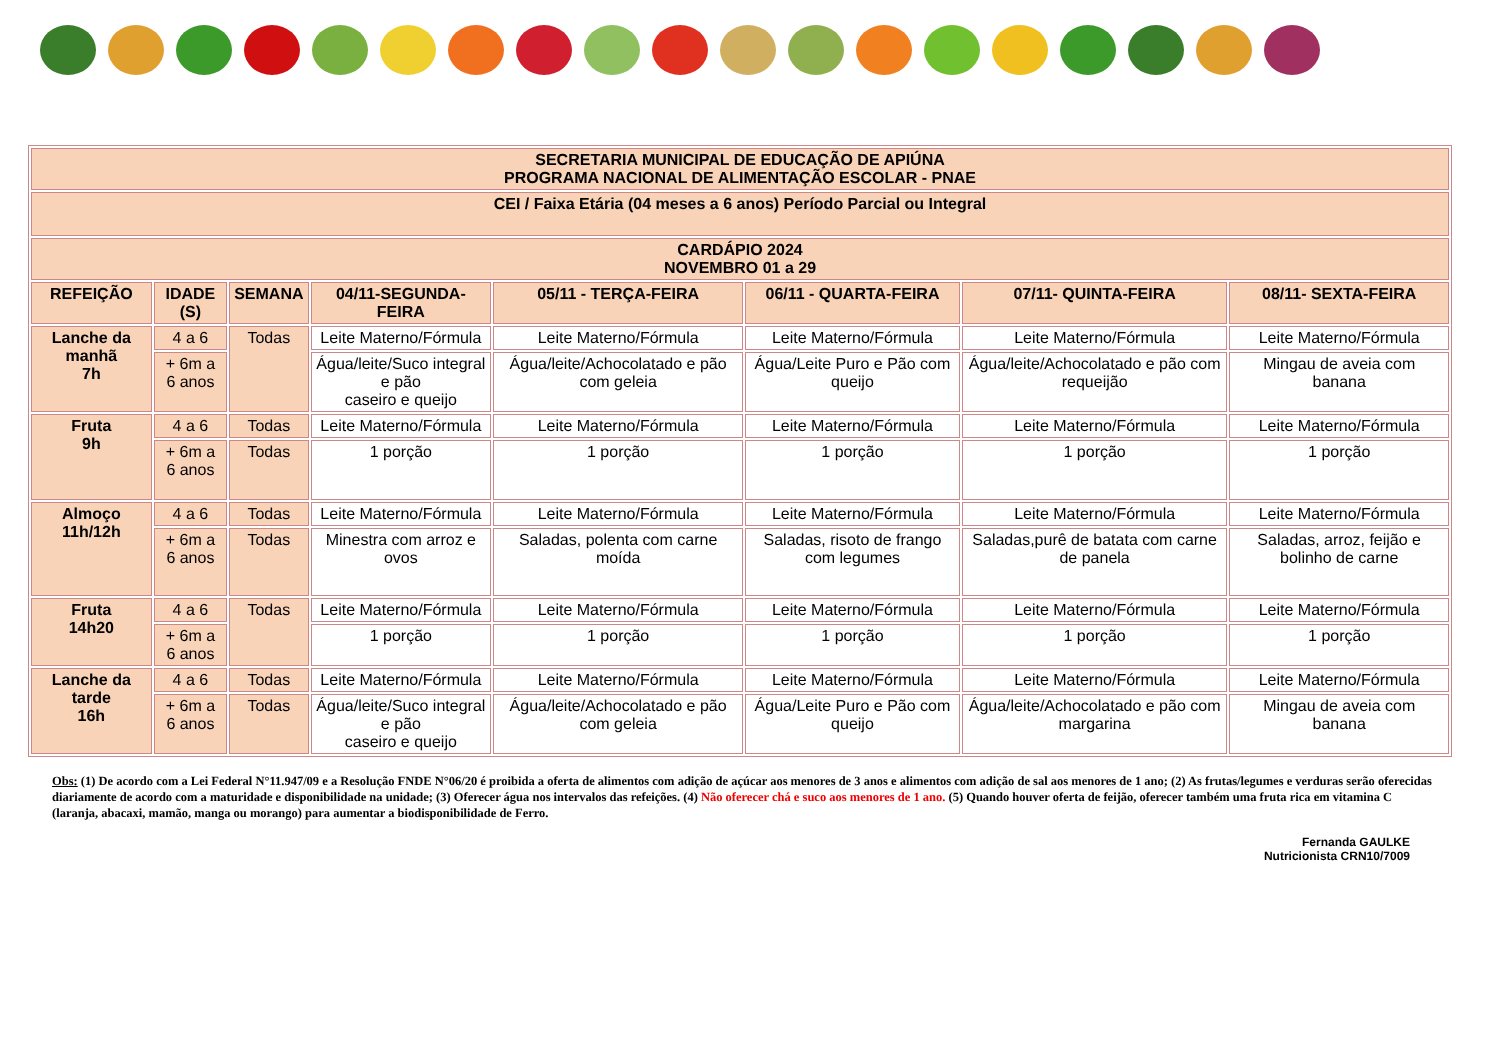| SECRETARIA MUNICIPAL DE EDUCAÇÃO DE APIÚNA PROGRAMA NACIONAL DE ALIMENTAÇÃO ESCOLAR - PNAE | | | | | | | |
| CEI / Faixa Etária (04 meses a 6 anos) Período Parcial ou Integral | | | | | | | |
| CARDÁPIO 2024 NOVEMBRO 01 a 29 | | | | | | | |
| REFEIÇÃO | IDADE (S) | SEMANA | 04/11-SEGUNDA-FEIRA | 05/11 - TERÇA-FEIRA | 06/11 - QUARTA-FEIRA | 07/11- QUINTA-FEIRA | 08/11- SEXTA-FEIRA |
| Lanche da manhã 7h | 4 a 6 | Todas | Leite Materno/Fórmula | Leite Materno/Fórmula | Leite Materno/Fórmula | Leite Materno/Fórmula | Leite Materno/Fórmula |
| | + 6m a 6 anos | | Água/leite/Suco integral e pão caseiro e queijo | Água/leite/Achocolatado e pão com geleia | Água/Leite Puro e Pão com queijo | Água/leite/Achocolatado e pão com requeijão | Mingau de aveia com banana |
| Fruta 9h | 4 a 6 | Todas | Leite Materno/Fórmula | Leite Materno/Fórmula | Leite Materno/Fórmula | Leite Materno/Fórmula | Leite Materno/Fórmula |
| | + 6m a 6 anos | Todas | 1 porção | 1 porção | 1 porção | 1 porção | 1 porção |
| Almoço 11h/12h | 4 a 6 | Todas | Leite Materno/Fórmula | Leite Materno/Fórmula | Leite Materno/Fórmula | Leite Materno/Fórmula | Leite Materno/Fórmula |
| | + 6m a 6 anos | Todas | Minestra com arroz e ovos | Saladas, polenta com carne moída | Saladas, risoto de frango com legumes | Saladas,purê de batata com carne de panela | Saladas, arroz, feijão e bolinho de carne |
| Fruta 14h20 | 4 a 6 | Todas | Leite Materno/Fórmula | Leite Materno/Fórmula | Leite Materno/Fórmula | Leite Materno/Fórmula | Leite Materno/Fórmula |
| | + 6m a 6 anos | | 1 porção | 1 porção | 1 porção | 1 porção | 1 porção |
| Lanche da tarde 16h | 4 a 6 | Todas | Leite Materno/Fórmula | Leite Materno/Fórmula | Leite Materno/Fórmula | Leite Materno/Fórmula | Leite Materno/Fórmula |
| | + 6m a 6 anos | Todas | Água/leite/Suco integral e pão caseiro e queijo | Água/leite/Achocolatado e pão com geleia | Água/Leite Puro e Pão com queijo | Água/leite/Achocolatado e pão com margarina | Mingau de aveia com banana |
Obs: (1) De acordo com a Lei Federal N°11.947/09 e a Resolução FNDE N°06/20 é proibida a oferta de alimentos com adição de açúcar aos menores de 3 anos e alimentos com adição de sal aos menores de 1 ano; (2) As frutas/legumes e verduras serão oferecidas diariamente de acordo com a maturidade e disponibilidade na unidade; (3) Oferecer água nos intervalos das refeições. (4) Não oferecer chá e suco aos menores de 1 ano. (5) Quando houver oferta de feijão, oferecer também uma fruta rica em vitamina C (laranja, abacaxi, mamão, manga ou morango) para aumentar a biodisponibilidade de Ferro.
Fernanda GAULKE
Nutricionista CRN10/7009